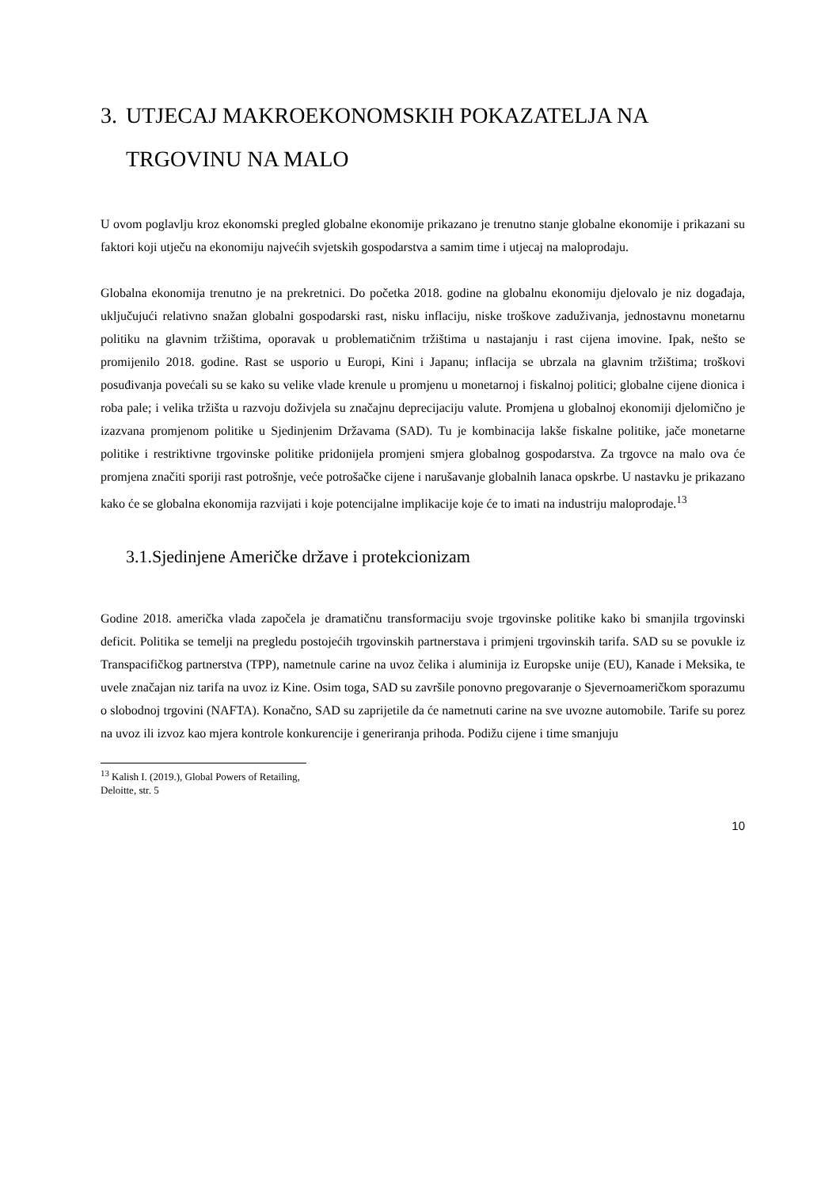3. UTJECAJ MAKROEKONOMSKIH POKAZATELJA NA TRGOVINU NA MALO
U ovom poglavlju kroz ekonomski pregled globalne ekonomije prikazano je trenutno stanje globalne ekonomije i prikazani su faktori koji utječu na ekonomiju najvećih svjetskih gospodarstva a samim time i utjecaj na maloprodaju.
Globalna ekonomija trenutno je na prekretnici. Do početka 2018. godine na globalnu ekonomiju djelovalo je niz događaja, uključujući relativno snažan globalni gospodarski rast, nisku inflaciju, niske troškove zaduživanja, jednostavnu monetarnu politiku na glavnim tržištima, oporavak u problematičnim tržištima u nastajanju i rast cijena imovine. Ipak, nešto se promijenilo 2018. godine. Rast se usporio u Europi, Kini i Japanu; inflacija se ubrzala na glavnim tržištima; troškovi posuđivanja povećali su se kako su velike vlade krenule u promjenu u monetarnoj i fiskalnoj politici; globalne cijene dionica i roba pale; i velika tržišta u razvoju doživjela su značajnu deprecijaciju valute. Promjena u globalnoj ekonomiji djelomično je izazvana promjenom politike u Sjedinjenim Državama (SAD). Tu je kombinacija lakše fiskalne politike, jače monetarne politike i restriktivne trgovinske politike pridonijela promjeni smjera globalnog gospodarstva. Za trgovce na malo ova će promjena značiti sporiji rast potrošnje, veće potrošačke cijene i narušavanje globalnih lanaca opskrbe. U nastavku je prikazano kako će se globalna ekonomija razvijati i koje potencijalne implikacije koje će to imati na industriju maloprodaje.<sup>13</sup>
3.1.Sjedinjene Američke države i protekcionizam
Godine 2018. američka vlada započela je dramatičnu transformaciju svoje trgovinske politike kako bi smanjila trgovinski deficit. Politika se temelji na pregledu postojećih trgovinskih partnerstava i primjeni trgovinskih tarifa. SAD su se povukle iz Transpacifičkog partnerstva (TPP), nametnule carine na uvoz čelika i aluminija iz Europske unije (EU), Kanade i Meksika, te uvele značajan niz tarifa na uvoz iz Kine. Osim toga, SAD su završile ponovno pregovaranje o Sjevernoameričkom sporazumu o slobodnoj trgovini (NAFTA). Konačno, SAD su zaprijetile da će nametnuti carine na sve uvozne automobile. Tarife su porez na uvoz ili izvoz kao mjera kontrole konkurencije i generiranja prihoda. Podižu cijene i time smanjuju
<sup>13</sup> Kalish I. (2019.), Global Powers of Retailing, Deloitte, str. 5
10